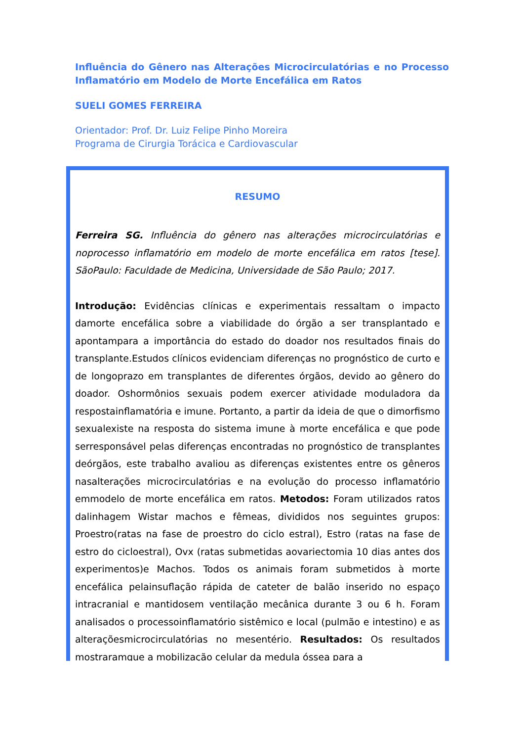Influência do Gênero nas Alterações Microcirculatórias e no Processo Inflamatório em Modelo de Morte Encefálica em Ratos
SUELI GOMES FERREIRA
Orientador: Prof. Dr. Luiz Felipe Pinho Moreira
Programa de Cirurgia Torácica e Cardiovascular
RESUMO
Ferreira SG. Influência do gênero nas alterações microcirculatórias e noprocesso inflamatório em modelo de morte encefálica em ratos [tese]. SãoPaulo: Faculdade de Medicina, Universidade de São Paulo; 2017.
Introdução: Evidências clínicas e experimentais ressaltam o impacto damorte encefálica sobre a viabilidade do órgão a ser transplantado e apontampara a importância do estado do doador nos resultados finais do transplante.Estudos clínicos evidenciam diferenças no prognóstico de curto e de longoprazo em transplantes de diferentes órgãos, devido ao gênero do doador. Oshormônios sexuais podem exercer atividade moduladora da respostainflamatória e imune. Portanto, a partir da ideia de que o dimorfismo sexualexiste na resposta do sistema imune à morte encefálica e que pode serresponsável pelas diferenças encontradas no prognóstico de transplantes deórgãos, este trabalho avaliou as diferenças existentes entre os gêneros nasalterações microcirculatórias e na evolução do processo inflamatório emmodelo de morte encefálica em ratos. Metodos: Foram utilizados ratos dalinhagem Wistar machos e fêmeas, divididos nos seguintes grupos: Proestro(ratas na fase de proestro do ciclo estral), Estro (ratas na fase de estro do cicloestral), Ovx (ratas submetidas aovariectomia 10 dias antes dos experimentos)e Machos. Todos os animais foram submetidos à morte encefálica pelainsuflação rápida de cateter de balão inserido no espaço intracranial e mantidosem ventilação mecânica durante 3 ou 6 h. Foram analisados o processoinflamatório sistêmico e local (pulmão e intestino) e as alteraçõesmicrocirculatórias no mesentério. Resultados: Os resultados mostraramque a mobilização celular da medula óssea para a